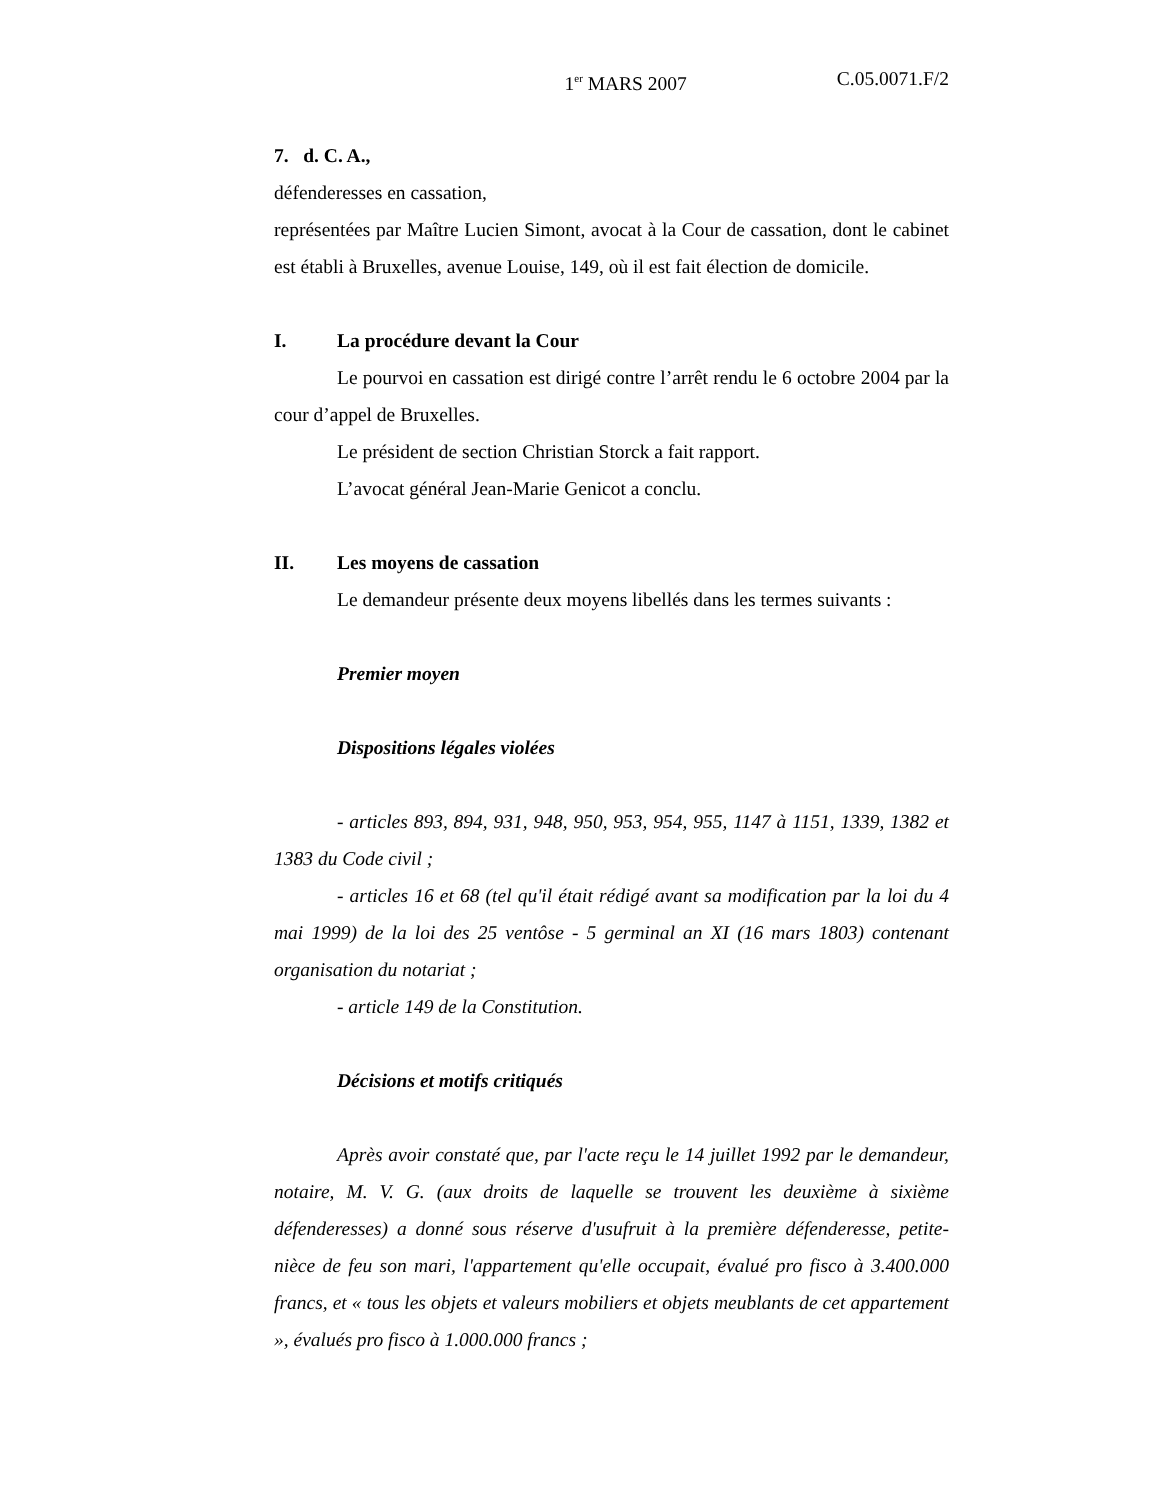1<sup>er</sup> MARS 2007 C.05.0071.F/2
7. d. C. A.,
défenderesses en cassation,
représentées par Maître Lucien Simont, avocat à la Cour de cassation, dont le cabinet est établi à Bruxelles, avenue Louise, 149, où il est fait élection de domicile.
I. La procédure devant la Cour
Le pourvoi en cassation est dirigé contre l’arrêt rendu le 6 octobre 2004 par la cour d’appel de Bruxelles.
Le président de section Christian Storck a fait rapport.
L’avocat général Jean-Marie Genicot a conclu.
II. Les moyens de cassation
Le demandeur présente deux moyens libellés dans les termes suivants :
Premier moyen
Dispositions légales violées
- articles 893, 894, 931, 948, 950, 953, 954, 955, 1147 à 1151, 1339, 1382 et 1383 du Code civil ;
- articles 16 et 68 (tel qu'il était rédigé avant sa modification par la loi du 4 mai 1999) de la loi des 25 ventôse - 5 germinal an XI (16 mars 1803) contenant organisation du notariat ;
- article 149 de la Constitution.
Décisions et motifs critiqués
Après avoir constaté que, par l'acte reçu le 14 juillet 1992 par le demandeur, notaire, M. V. G. (aux droits de laquelle se trouvent les deuxième à sixième défenderesses) a donné sous réserve d'usufruit à la première défenderesse, petite-nièce de feu son mari, l'appartement qu'elle occupait, évalué pro fisco à 3.400.000 francs, et « tous les objets et valeurs mobiliers et objets meublants de cet appartement », évalués pro fisco à 1.000.000 francs ;